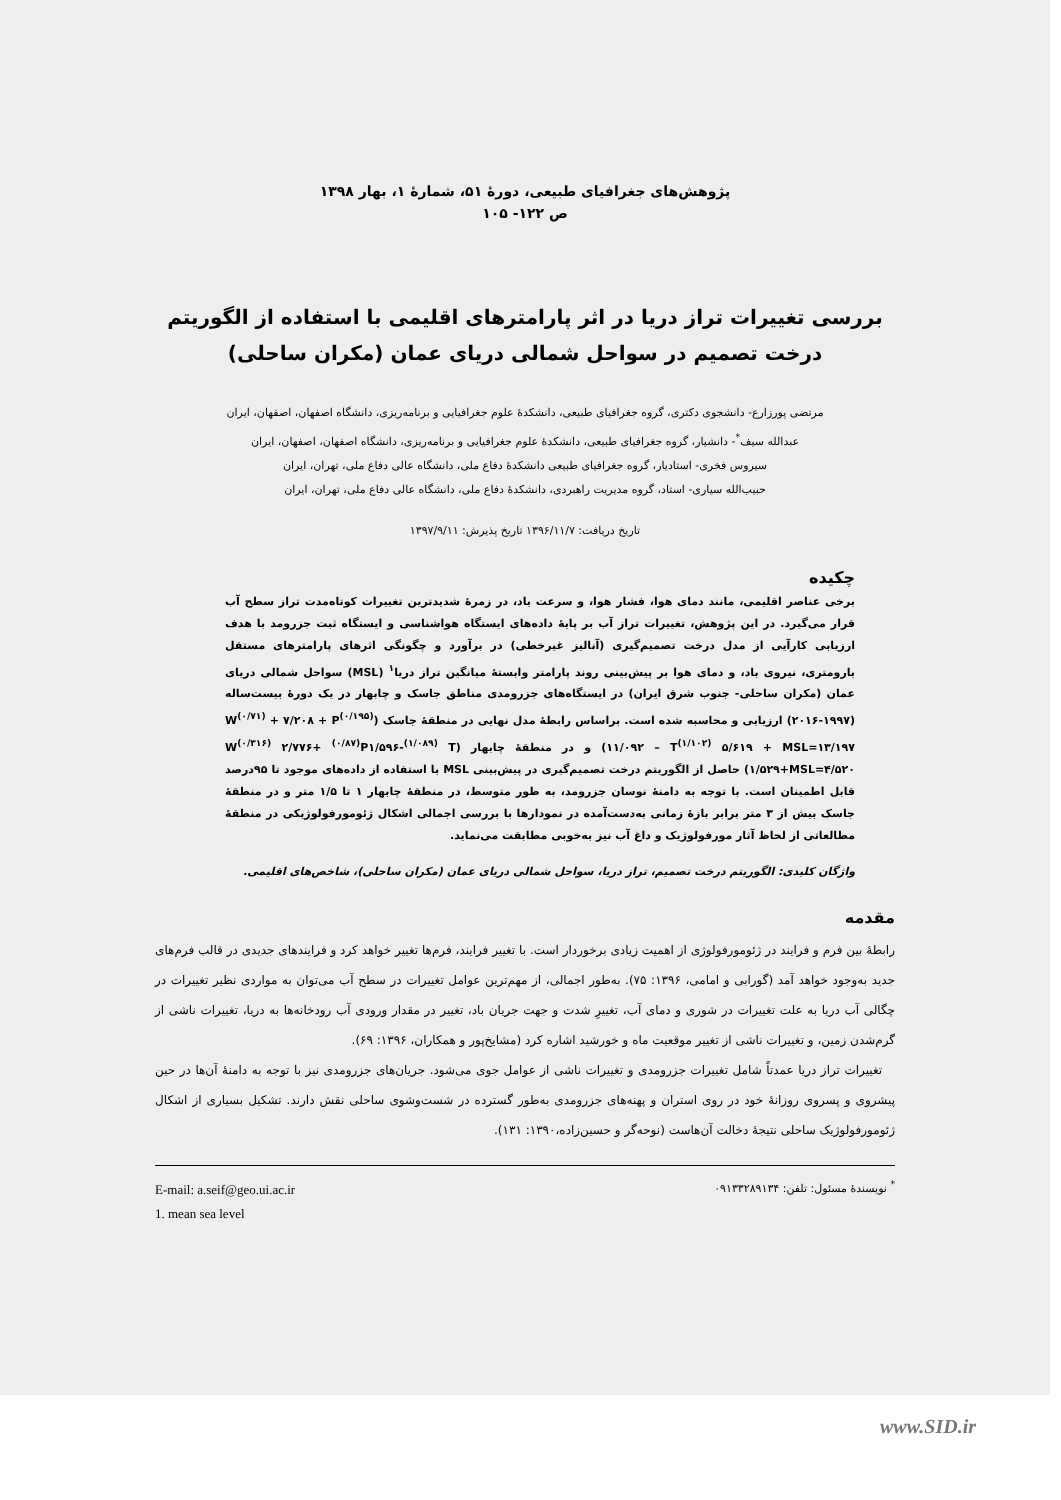پژوهش‌های جغرافیای طبیعی، دورۀ ۵۱، شمارۀ ۱، بهار ۱۳۹۸
ص ۱۲۲- ۱۰۵
بررسی تغییرات تراز دریا در اثر پارامترهای اقلیمی با استفاده از الگوریتم درخت تصمیم در سواحل شمالی دریای عمان (مکران ساحلی)
مرتضی پورزارع- دانشجوی دکتری، گروه جغرافیای طبیعی، دانشکدۀ علوم جغرافیایی و برنامه‌ریزی، دانشگاه اصفهان، اصفهان، ایران
عبدالله سیف<sup>*</sup>- دانشیار، گروه جغرافیای طبیعی، دانشکدۀ علوم جغرافیایی و برنامه‌ریزی، دانشگاه اصفهان، اصفهان، ایران
سیروس فخری- استادیار، گروه جغرافیای طبیعی دانشکدۀ دفاع ملی، دانشگاه عالی دفاع ملی، تهران، ایران
حبیب‌الله سیاری- استاد، گروه مدیریت راهبردی، دانشکدۀ دفاع ملی، دانشگاه عالی دفاع ملی، تهران، ایران
تاریخ دریافت: ۱۳۹۶/۱۱/۷ تاریخ پذیرش: ۱۳۹۷/۹/۱۱
چکیده
برخی عناصر اقلیمی، مانند دمای هوا، فشار هوا، و سرعت باد، در زمرۀ شدیدترین تغییرات کوتاه‌مدت تراز سطح آب قرار می‌گیرد. در این پژوهش، تغییرات تراز آب بر پایۀ داده‌های ایستگاه هواشناسی و ایستگاه ثبت جزرومد با هدف ارزیابی کارآیی از مدل درخت تصمیم‌گیری (آنالیز غیرخطی) در برآورد و چگونگی اثرهای پارامترهای مستقل بارومتری، نیروی باد، و دمای هوا بر پیش‌بینی روند پارامتر وابستۀ میانگین تراز دریا<sup>۱</sup> (MSL) سواحل شمالی دریای عمان (مکران ساحلی- جنوب شرق ایران) در ایستگاه‌های جزرومدی مناطق جاسک و چابهار در یک دورۀ بیست‌ساله (۱۹۹۷-۲۰۱۶) ارزیابی و محاسبه شده است. براساس رابطۀ مدل نهایی در منطقۀ جاسک (W<sup>(۰/۷۱)</sup> + ۷/۲۰۸ + P<sup>(۰/۱۹۵)</sup> ۱۱/۰۹۲ – T<sup>(۱/۱۰۲)</sup> ۵/۶۱۹ + MSL=۱۳/۱۹۷) و در منطقۀ چابهار (W<sup>(۰/۳۱۶)</sup> ۲/۷۷۶+ <sup>(۰/۸۷)</sup>P۱/۵۹۶-<sup>(۱/۰۸۹)</sup> T ۱/۵۲۹+MSL=۴/۵۲۰) حاصل از الگوریتم درخت تصمیم‌گیری در پیش‌بینی MSL با استفاده از داده‌های موجود تا ۹۵درصد قابل اطمینان است. با توجه به دامنۀ نوسان جزرومد، به طور متوسط، در منطقۀ چابهار ۱ تا ۱/۵ متر و در منطقۀ جاسک بیش از ۳ متر برابر بازۀ زمانی به‌دست‌آمده در نمودارها با بررسی اجمالی اشکال ژئومورفولوژیکی در منطقۀ مطالعاتی از لحاظ آثار مورفولوژیک و داغ آب نیز به‌خوبی مطابقت می‌نماید.
واژگان کلیدی: الگوریتم درخت تصمیم، تراز دریا، سواحل شمالی دریای عمان (مکران ساحلی)، شاخص‌های اقلیمی.
مقدمه
رابطۀ بین فرم و فرایند در ژئومورفولوژی از اهمیت زیادی برخوردار است. با تغییر فرایند، فرم‌ها تغییر خواهد کرد و فرایندهای جدیدی در قالب فرم‌های جدید به‌وجود خواهد آمد (گورابی و امامی، ۱۳۹۶: ۷۵). به‌طور اجمالی، از مهم‌ترین عوامل تغییرات در سطح آب می‌توان به مواردی نظیر تغییرات در چگالی آب دریا به علت تغییرات در شوری و دمای آب، تغییرِ شدت و جهت جریان باد، تغییر در مقدار ورودی آب رودخانه‌ها به دریا، تغییرات ناشی از گرم‌شدن زمین، و تغییرات ناشی از تغییر موقعیت ماه و خورشید اشاره کرد (مشایخ‌پور و همکاران، ۱۳۹۶: ۶۹).
تغییرات تراز دریا عمدتاً شامل تغییرات جزرومدی و تغییرات ناشی از عوامل جوی می‌شود. جریان‌های جزرومدی نیز با توجه به دامنۀ آن‌ها در حین پیشروی و پسروی روزانۀ خود در روی استران و پهنه‌های جزرومدی به‌طور گسترده در شست‌وشوی ساحلی نقش دارند. تشکیل بسیاری از اشکال ژئومورفولوژیک ساحلی نتیجۀ دخالت آن‌هاست (نوحه‌گر و حسین‌زاده،۱۳۹۰: ۱۳۱).
<sup>*</sup> نویسندۀ مسئول: تلفن: ۰۹۱۳۳۲۸۹۱۳۴
E-mail: a.seif@geo.ui.ac.ir
1. mean sea level
www.SID.ir